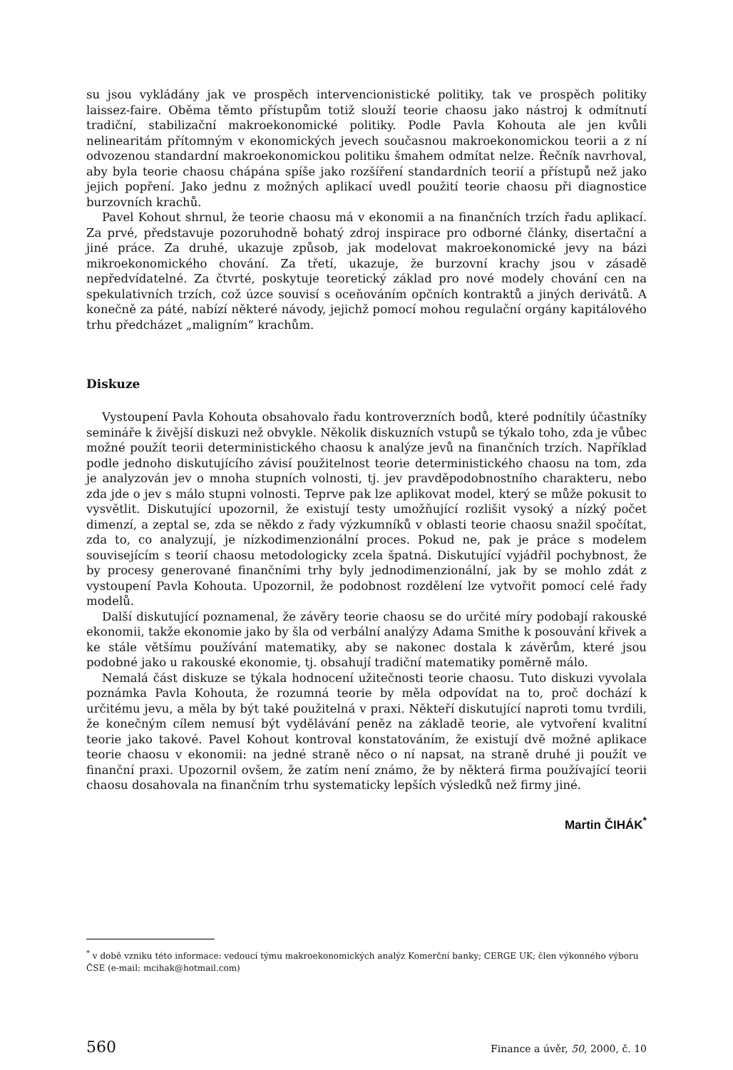su jsou vykládány jak ve prospěch intervencionistické politiky, tak ve prospěch politiky laissez-faire. Oběma těmto přístupům totiž slouží teorie chaosu jako nástroj k odmítnutí tradiční, stabilizační makroekonomické politiky. Podle Pavla Kohouta ale jen kvůli nelinearitám přítomným v ekonomických jevech současnou makroekonomickou teorii a z ní odvozenou standardní makroekonomickou politiku šmahem odmítat nelze. Řečník navrhoval, aby byla teorie chaosu chápána spíše jako rozšíření standardních teorií a přístupů než jako jejich popření. Jako jednu z možných aplikací uvedl použití teorie chaosu při diagnostice burzovních krachů.
Pavel Kohout shrnul, že teorie chaosu má v ekonomii a na finančních trzích řadu aplikací. Za prvé, představuje pozoruhodně bohatý zdroj inspirace pro odborné články, disertační a jiné práce. Za druhé, ukazuje způsob, jak modelovat makroekonomické jevy na bázi mikroekonomického chování. Za třetí, ukazuje, že burzovní krachy jsou v zásadě nepředvídatelné. Za čtvrté, poskytuje teoretický základ pro nové modely chování cen na spekulativních trzích, což úzce souvisí s oceňováním opčních kontraktů a jiných derivátů. A konečně za páté, nabízí některé návody, jejichž pomocí mohou regulační orgány kapitálového trhu předcházet „maligním“ krachům.
Diskuze
Vystoupení Pavla Kohouta obsahovalo řadu kontroverzních bodů, které podnítily účastníky semináře k živější diskuzi než obvykle. Několik diskuzních vstupů se týkalo toho, zda je vůbec možné použít teorii deterministického chaosu k analýze jevů na finančních trzích. Například podle jednoho diskutujícího závisí použitelnost teorie deterministického chaosu na tom, zda je analyzován jev o mnoha stupních volnosti, tj. jev pravděpodobnostního charakteru, nebo zda jde o jev s málo stupni volnosti. Teprve pak lze aplikovat model, který se může pokusit to vysvětlit. Diskutující upozornil, že existují testy umožňující rozlišit vysoký a nízký počet dimenzí, a zeptal se, zda se někdo z řady výzkumníků v oblasti teorie chaosu snažil spočítat, zda to, co analyzují, je nízkodimenzionální proces. Pokud ne, pak je práce s modelem souvisejícím s teorií chaosu metodologicky zcela špatná. Diskutující vyjádřil pochybnost, že by procesy generované finančními trhy byly jednodimenzionální, jak by se mohlo zdát z vystoupení Pavla Kohouta. Upozornil, že podobnost rozdělení lze vytvořit pomocí celé řady modelů.
Další diskutující poznamenal, že závěry teorie chaosu se do určité míry podobají rakouské ekonomii, takže ekonomie jako by šla od verbální analýzy Adama Smithe k posouvání křivek a ke stále většímu používání matematiky, aby se nakonec dostala k závěrům, které jsou podobné jako u rakouské ekonomie, tj. obsahují tradiční matematiky poměrně málo.
Nemalá část diskuze se týkala hodnocení užitečnosti teorie chaosu. Tuto diskuzi vyvolala poznámka Pavla Kohouta, že rozumná teorie by měla odpovídat na to, proč dochází k určitému jevu, a měla by být také použitelná v praxi. Někteří diskutující naproti tomu tvrdili, že konečným cílem nemusí být vydělávání peněz na základě teorie, ale vytvoření kvalitní teorie jako takové. Pavel Kohout kontroval konstatováním, že existují dvě možné aplikace teorie chaosu v ekonomii: na jedné straně něco o ní napsat, na straně druhé ji použít ve finanční praxi. Upozornil ovšem, že zatím není známo, že by některá firma používající teorii chaosu dosahovala na finančním trhu systematicky lepších výsledků než firmy jiné.
Martin ČIHÁK<sup>*</sup>
<sup>*</sup> v době vzniku této informace: vedoucí týmu makroekonomických analýz Komerční banky; CERGE UK; člen výkonného výboru ČSE (e-mail: mcihak@hotmail.com)
560 Finance a úvěr, 50, 2000, č. 10